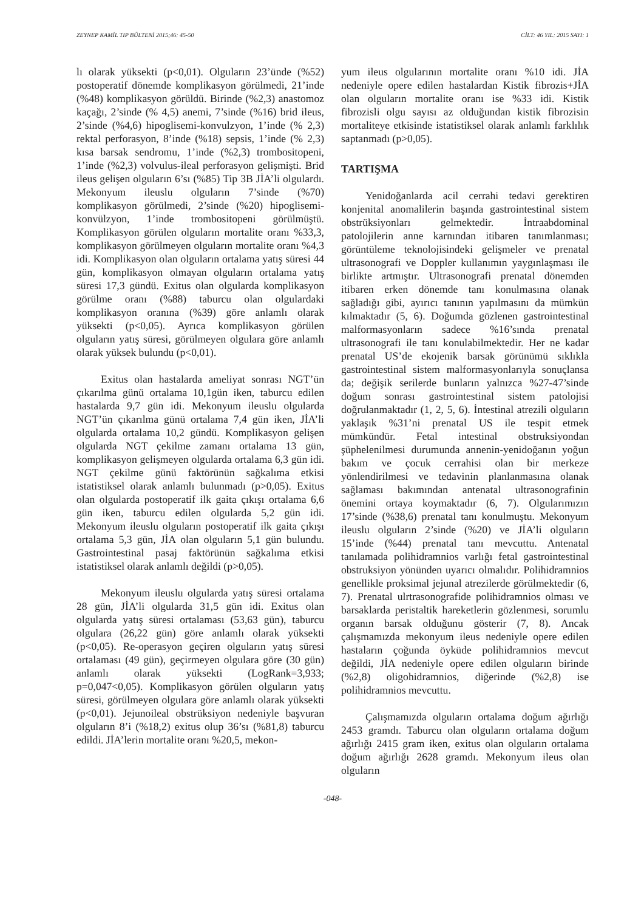ZEYNEP KAMİL TIP BÜLTENİ 2015;46: 45-50 CİLT: 46 YIL: 2015 SAYI: 1
lı olarak yüksekti (p<0,01). Olguların 23’ünde (%52) postoperatif dönemde komplikasyon görülmedi, 21’inde (%48) komplikasyon görüldü. Birinde (%2,3) anastomoz kaçağı, 2’sinde (% 4,5) anemi, 7’sinde (%16) brid ileus, 2’sinde (%4,6) hipoglisemi-konvulzyon, 1’inde (% 2,3) rektal perforasyon, 8’inde (%18) sepsis, 1’inde (% 2,3) kısa barsak sendromu, 1’inde (%2,3) trombositopeni, 1’inde (%2,3) volvulus-ileal perforasyon gelişmişti. Brid ileus gelişen olguların 6’sı (%85) Tip 3B JİA’li olgulardı. Mekonyum ileuslu olguların 7’sinde (%70) komplikasyon görülmedi, 2’sinde (%20) hipoglisemi-konvülzyon, 1’inde trombositopeni görülmüştü. Komplikasyon görülen olguların mortalite oranı %33,3, komplikasyon görülmeyen olguların mortalite oranı %4,3 idi. Komplikasyon olan olguların ortalama yatış süresi 44 gün, komplikasyon olmayan olguların ortalama yatış süresi 17,3 gündü. Exitus olan olgularda komplikasyon görülme oranı (%88) taburcu olan olgulardaki komplikasyon oranına (%39) göre anlamlı olarak yüksekti (p<0,05). Ayrıca komplikasyon görülen olguların yatış süresi, görülmeyen olgulara göre anlamlı olarak yüksek bulundu (p<0,01).
Exitus olan hastalarda ameliyat sonrası NGT’ün çıkarılma günü ortalama 10,1gün iken, taburcu edilen hastalarda 9,7 gün idi. Mekonyum ileuslu olgularda NGT’ün çıkarılma günü ortalama 7,4 gün iken, JİA’li olgularda ortalama 10,2 gündü. Komplikasyon gelişen olgularda NGT çekilme zamanı ortalama 13 gün, komplikasyon gelişmeyen olgularda ortalama 6,3 gün idi. NGT çekilme günü faktörünün sağkalıma etkisi istatistiksel olarak anlamlı bulunmadı (p>0,05). Exitus olan olgularda postoperatif ilk gaita çıkışı ortalama 6,6 gün iken, taburcu edilen olgularda 5,2 gün idi. Mekonyum ileuslu olguların postoperatif ilk gaita çıkışı ortalama 5,3 gün, JİA olan olguların 5,1 gün bulundu. Gastrointestinal pasaj faktörünün sağkalıma etkisi istatistiksel olarak anlamlı değildi (p>0,05).
Mekonyum ileuslu olgularda yatış süresi ortalama 28 gün, JİA’li olgularda 31,5 gün idi. Exitus olan olgularda yatış süresi ortalaması (53,63 gün), taburcu olgulara (26,22 gün) göre anlamlı olarak yüksekti (p<0,05). Re-operasyon geçiren olguların yatış süresi ortalaması (49 gün), geçirmeyen olgulara göre (30 gün) anlamlı olarak yüksekti (LogRank=3,933; p=0,047<0,05). Komplikasyon görülen olguların yatış süresi, görülmeyen olgulara göre anlamlı olarak yüksekti (p<0,01). Jejunoileal obstrüksiyon nedeniyle başvuran olguların 8’i (%18,2) exitus olup 36’sı (%81,8) taburcu edildi. JİA’lerin mortalite oranı %20,5, mekon-
yum ileus olgularının mortalite oranı %10 idi. JİA nedeniyle opere edilen hastalardan Kistik fibrozis+JİA olan olguların mortalite oranı ise %33 idi. Kistik fibrozisli olgu sayısı az olduğundan kistik fibrozisin mortaliteye etkisinde istatistiksel olarak anlamlı farklılık saptanmadı (p>0,05).
TARTIŞMA
Yenidoğanlarda acil cerrahi tedavi gerektiren konjenital anomalilerin başında gastrointestinal sistem obstrüksiyonları gelmektedir. İntraabdominal patolojilerin anne karnından itibaren tanımlanması; görüntüleme teknolojisindeki gelişmeler ve prenatal ultrasonografi ve Doppler kullanımın yaygınlaşması ile birlikte artmıştır. Ultrasonografi prenatal dönemden itibaren erken dönemde tanı konulmasına olanak sağladığı gibi, ayırıcı tanının yapılmasını da mümkün kılmaktadır (5, 6). Doğumda gözlenen gastrointestinal malformasyonların sadece %16’sında prenatal ultrasonografi ile tanı konulabilmektedir. Her ne kadar prenatal US’de ekojenik barsak görünümü sıklıkla gastrointestinal sistem malformasyonlarıyla sonuçlansa da; değişik serilerde bunların yalnızca %27-47’sinde doğum sonrası gastrointestinal sistem patolojisi doğrulanmaktadır (1, 2, 5, 6). İntestinal atrezili olguların yaklaşık %31’ni prenatal US ile tespit etmek mümkündür. Fetal intestinal obstruksiyondan şüphelenilmesi durumunda annenin-yenidoğanın yoğun bakım ve çocuk cerrahisi olan bir merkeze yönlendirilmesi ve tedavinin planlanmasına olanak sağlaması bakımından antenatal ultrasonografinin önemini ortaya koymaktadır (6, 7). Olgularımızın 17’sinde (%38,6) prenatal tanı konulmuştu. Mekonyum ileuslu olguların 2’sinde (%20) ve JİA’li olguların 15’inde (%44) prenatal tanı mevcuttu. Antenatal tanılamada polihidramnios varlığı fetal gastrointestinal obstruksiyon yönünden uyarıcı olmalıdır. Polihidramnios genellikle proksimal jejunal atrezilerde görülmektedir (6, 7). Prenatal ulrtrasonografide polihidramnios olması ve barsaklarda peristaltik hareketlerin gözlenmesi, sorumlu organın barsak olduğunu gösterir (7, 8). Ancak çalışmamızda mekonyum ileus nedeniyle opere edilen hastaların çoğunda öyküde polihidramnios mevcut değildi, JİA nedeniyle opere edilen olguların birinde (%2,8) oligohidramnios, diğerinde (%2,8) ise polihidramnios mevcuttu.
Çalışmamızda olguların ortalama doğum ağırlığı 2453 gramdı. Taburcu olan olguların ortalama doğum ağırlığı 2415 gram iken, exitus olan olguların ortalama doğum ağırlığı 2628 gramdı. Mekonyum ileus olan olguların
-048-